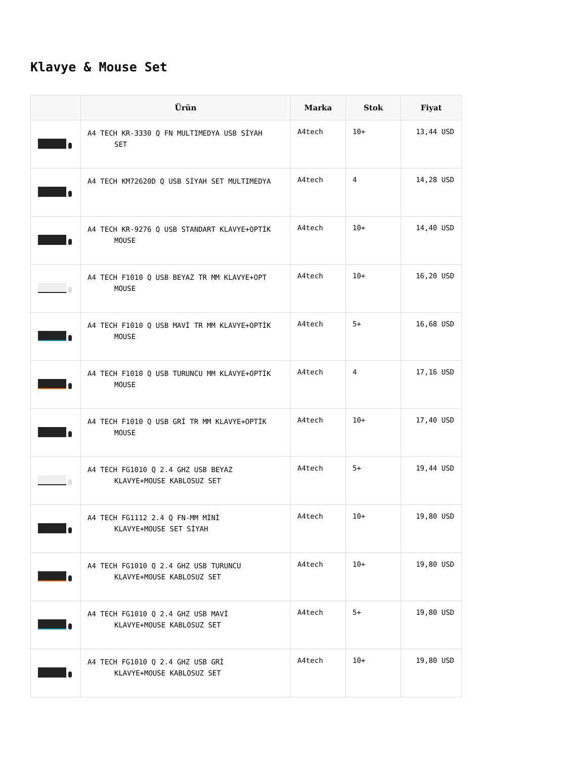Klavye & Mouse Set
| | Ürün | Marka | Stok | Fiyat |
| --- | --- | --- | --- | --- |
| | A4 TECH KR-3330 Q FN MULTIMEDYA USB SİYAH SET | A4tech | 10+ | 13,44 USD |
| | A4 TECH KM72620D Q USB SİYAH SET MULTIMEDYA | A4tech | 4 | 14,28 USD |
| | A4 TECH KR-9276 Q USB STANDART KLAVYE+OPTİK MOUSE | A4tech | 10+ | 14,40 USD |
| | A4 TECH F1010 Q USB BEYAZ TR MM KLAVYE+OPT MOUSE | A4tech | 10+ | 16,20 USD |
| | A4 TECH F1010 Q USB MAVİ TR MM KLAVYE+OPTİK MOUSE | A4tech | 5+ | 16,68 USD |
| | A4 TECH F1010 Q USB TURUNCU MM KLAVYE+OPTİK MOUSE | A4tech | 4 | 17,16 USD |
| | A4 TECH F1010 Q USB GRİ TR MM KLAVYE+OPTİK MOUSE | A4tech | 10+ | 17,40 USD |
| | A4 TECH FG1010 Q 2.4 GHZ USB BEYAZ KLAVYE+MOUSE KABLOSUZ SET | A4tech | 5+ | 19,44 USD |
| | A4 TECH FG1112 2.4 Q FN-MM MİNİ KLAVYE+MOUSE SET SİYAH | A4tech | 10+ | 19,80 USD |
| | A4 TECH FG1010 Q 2.4 GHZ USB TURUNCU KLAVYE+MOUSE KABLOSUZ SET | A4tech | 10+ | 19,80 USD |
| | A4 TECH FG1010 Q 2.4 GHZ USB MAVİ KLAVYE+MOUSE KABLOSUZ SET | A4tech | 5+ | 19,80 USD |
| | A4 TECH FG1010 Q 2.4 GHZ USB GRİ KLAVYE+MOUSE KABLOSUZ SET | A4tech | 10+ | 19,80 USD |